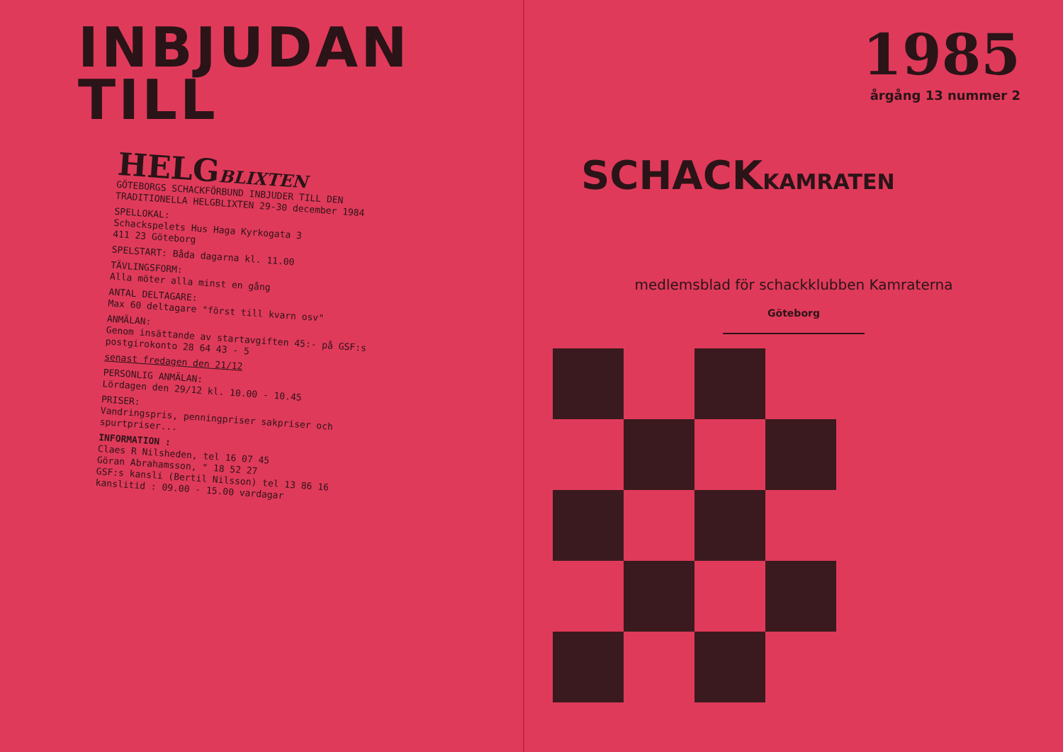INBJUDAN
TILL
HELGBLIXTEN
GÖTEBORGS SCHACKFÖRBUND INBJUDER TILL DEN TRADITIONELLA HELGBLIXTEN 29-30 december 1984
SPELLOKAL:
Schackspelets Hus Haga Kyrkogata 3
411 23 Göteborg
SPELSTART: Båda dagarna kl. 11.00
TÄVLINGSFORM:
Alla möter alla minst en gång
ANTAL DELTAGARE:
Max 60 deltagare "först till kvarn osv"
ANMÄLAN:
Genom insättande av startavgiften 45:- på GSF:s postgirokonto 28 64 43 - 5
senast fredagen den 21/12
PERSONLIG ANMÄLAN:
Lördagen den 29/12 kl. 10.00 - 10.45
PRISER:
Vandringspris, penningpriser sakpriser och spurtpriser...
INFORMATION :
Claes R Nilsheden, tel 16 07 45
Göran Abrahamsson, " 18 52 27
GSF:s kansli (Bertil Nilsson) tel 13 86 16
kanslitid : 09.00 - 15.00 vardagar
1985
årgång 13 nummer 2
SCHACKKAMRATEN
medlemsblad för schackklubben Kamraterna
Göteborg